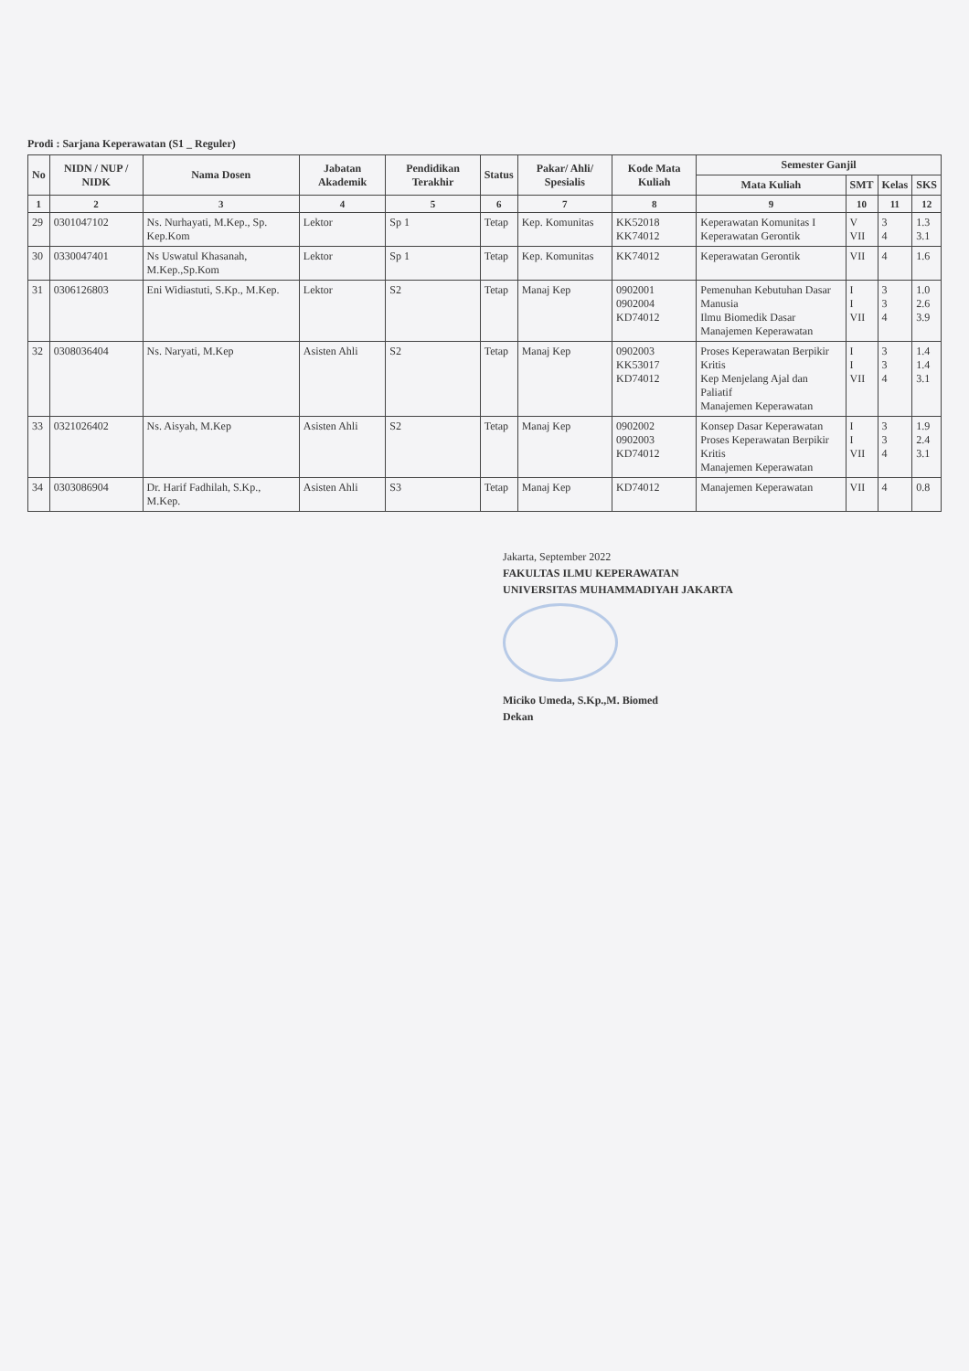Prodi : Sarjana Keperawatan (S1 _ Reguler)
| No | NIDN / NUP / NIDK | Nama Dosen | Jabatan Akademik | Pendidikan Terakhir | Status | Pakar/ Ahli/ Spesialis | Kode Mata Kuliah | Semester Ganjil | | | |
| --- | --- | --- | --- | --- | --- | --- | --- | --- | --- | --- | --- |
| | | | | | | | | Mata Kuliah | SMT | Kelas | SKS |
| 1 | 2 | 3 | 4 | 5 | 6 | 7 | 8 | 9 | 10 | 11 | 12 |
| 29 | 0301047102 | Ns. Nurhayati, M.Kep., Sp. Kep.Kom | Lektor | Sp 1 | Tetap | Kep. Komunitas | KK52018 KK74012 | Keperawatan Komunitas I Keperawatan Gerontik | V VII | 3 4 | 1.3 3.1 |
| 30 | 0330047401 | Ns Uswatul Khasanah, M.Kep.,Sp.Kom | Lektor | Sp 1 | Tetap | Kep. Komunitas | KK74012 | Keperawatan Gerontik | VII | 4 | 1.6 |
| 31 | 0306126803 | Eni Widiastuti, S.Kp., M.Kep. | Lektor | S2 | Tetap | Manaj Kep | 0902001 0902004 KD74012 | Pemenuhan Kebutuhan Dasar Manusia Ilmu Biomedik Dasar Manajemen Keperawatan | I I VII | 3 3 4 | 1.0 2.6 3.9 |
| 32 | 0308036404 | Ns. Naryati, M.Kep | Asisten Ahli | S2 | Tetap | Manaj Kep | 0902003 KK53017 KD74012 | Proses Keperawatan Berpikir Kritis Kep Menjelang Ajal dan Paliatif Manajemen Keperawatan | I I VII | 3 3 4 | 1.4 1.4 3.1 |
| 33 | 0321026402 | Ns. Aisyah, M.Kep | Asisten Ahli | S2 | Tetap | Manaj Kep | 0902002 0902003 KD74012 | Konsep Dasar Keperawatan Proses Keperawatan Berpikir Kritis Manajemen Keperawatan | I I VII | 3 3 4 | 1.9 2.4 3.1 |
| 34 | 0303086904 | Dr. Harif Fadhilah, S.Kp., M.Kep. | Asisten Ahli | S3 | Tetap | Manaj Kep | KD74012 | Manajemen Keperawatan | VII | 4 | 0.8 |
Jakarta, September 2022
FAKULTAS ILMU KEPERAWATAN
UNIVERSITAS MUHAMMADIYAH JAKARTA
Miciko Umeda, S.Kp.,M. Biomed
Dekan